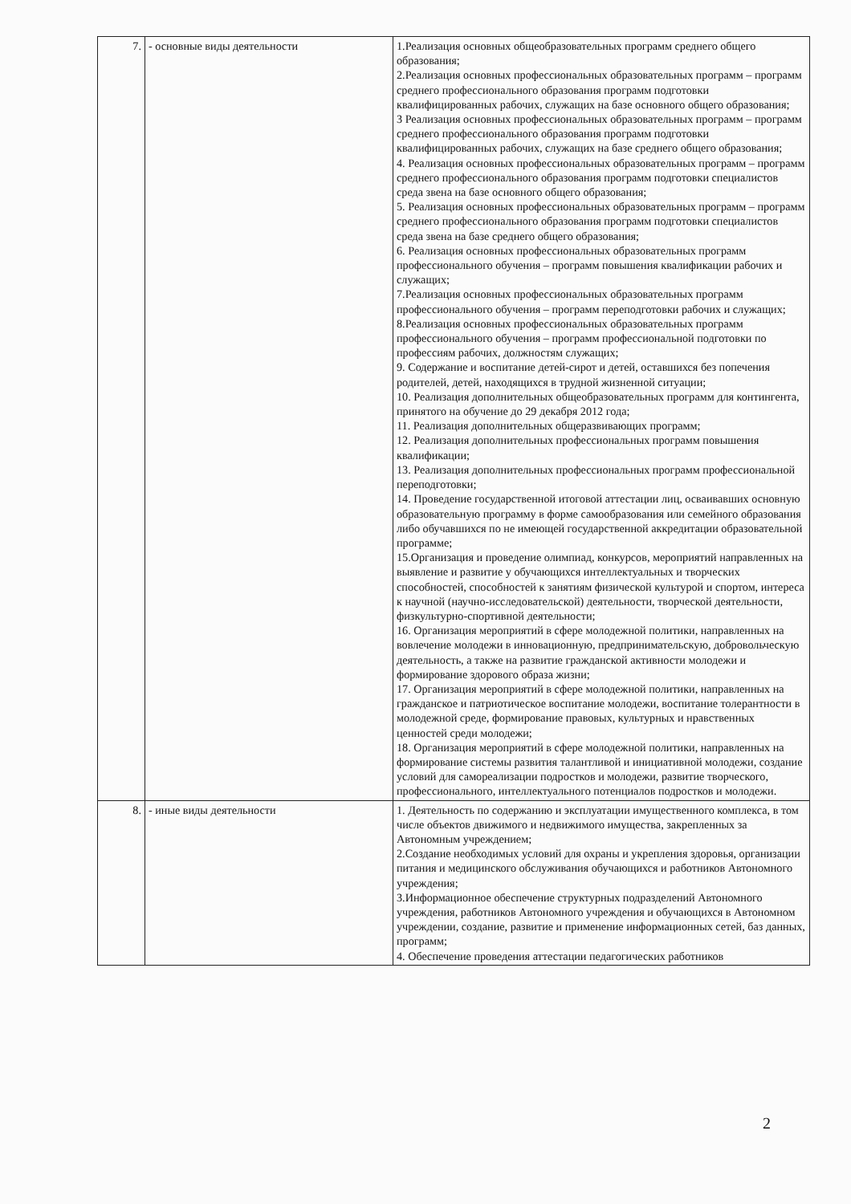| 7. | - основные виды деятельности | 1.Реализация основных общеобразовательных программ среднего общего образования; 2.Реализация основных профессиональных образовательных программ – программ среднего профессионального образования программ подготовки квалифицированных рабочих, служащих на базе основного общего образования; 3 Реализация основных профессиональных образовательных программ – программ среднего профессионального образования программ подготовки квалифицированных рабочих, служащих на базе среднего общего образования; 4. Реализация основных профессиональных образовательных программ – программ среднего профессионального образования программ подготовки специалистов среда звена на базе основного общего образования; 5. Реализация основных профессиональных образовательных программ – программ среднего профессионального образования программ подготовки специалистов среда звена на базе среднего общего образования; 6. Реализация основных профессиональных образовательных программ профессионального обучения – программ повышения квалификации рабочих и служащих; 7.Реализация основных профессиональных образовательных программ профессионального обучения – программ переподготовки рабочих и служащих; 8.Реализация основных профессиональных образовательных программ профессионального обучения – программ профессиональной подготовки по профессиям рабочих, должностям служащих; 9. Содержание и воспитание детей-сирот и детей, оставшихся без попечения родителей, детей, находящихся в трудной жизненной ситуации; 10. Реализация дополнительных общеобразовательных программ для контингента, принятого на обучение до 29 декабря 2012 года; 11. Реализация дополнительных общеразвивающих программ; 12. Реализация дополнительных профессиональных программ повышения квалификации; 13. Реализация дополнительных профессиональных программ профессиональной переподготовки; 14. Проведение государственной итоговой аттестации лиц, осваивавших основную образовательную программу в форме самообразования или семейного образования либо обучавшихся по не имеющей государственной аккредитации образовательной программе; 15.Организация и проведение олимпиад, конкурсов, мероприятий направленных на выявление и развитие у обучающихся интеллектуальных и творческих способностей, способностей к занятиям физической культурой и спортом, интереса к научной (научно-исследовательской) деятельности, творческой деятельности, физкультурно-спортивной деятельности; 16. Организация мероприятий в сфере молодежной политики, направленных на вовлечение молодежи в инновационную, предпринимательскую, добровольческую деятельность, а также на развитие гражданской активности молодежи и формирование здорового образа жизни; 17. Организация мероприятий в сфере молодежной политики, направленных на гражданское и патриотическое воспитание молодежи, воспитание толерантности в молодежной среде, формирование правовых, культурных и нравственных ценностей среди молодежи; 18. Организация мероприятий в сфере молодежной политики, направленных на формирование системы развития талантливой и инициативной молодежи, создание условий для самореализации подростков и молодежи, развитие творческого, профессионального, интеллектуального потенциалов подростков и молодежи. |
| 8. | - иные виды деятельности | 1. Деятельность по содержанию и эксплуатации имущественного комплекса, в том числе объектов движимого и недвижимого имущества, закрепленных за Автономным учреждением; 2.Создание необходимых условий для охраны и укрепления здоровья, организации питания и медицинского обслуживания обучающихся и работников Автономного учреждения; 3.Информационное обеспечение структурных подразделений Автономного учреждения, работников Автономного учреждения и обучающихся в Автономном учреждении, создание, развитие и применение информационных сетей, баз данных, программ; 4. Обеспечение проведения аттестации педагогических работников |
2